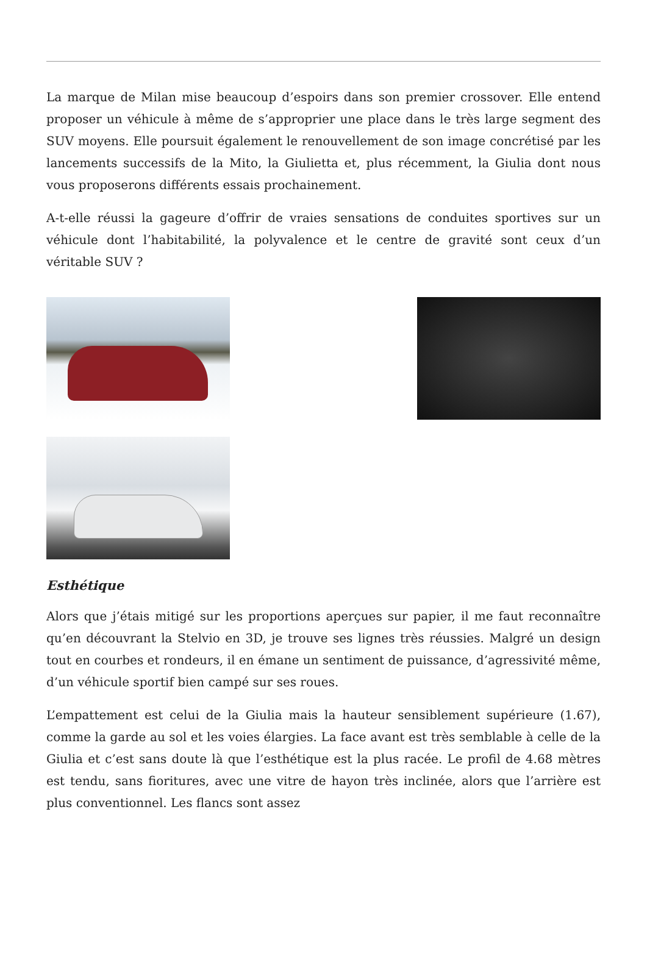La marque de Milan mise beaucoup d’espoirs dans son premier crossover. Elle entend proposer un véhicule à même de s’approprier une place dans le très large segment des SUV moyens. Elle poursuit également le renouvellement de son image concrétisé par les lancements successifs de la Mito, la Giulietta et, plus récemment, la Giulia dont nous vous proposerons différents essais prochainement.
A-t-elle réussi la gageure d’offrir de vraies sensations de conduites sportives sur un véhicule dont l’habitabilité, la polyvalence et le centre de gravité sont ceux d’un véritable SUV ?
Esthétique
Alors que j’étais mitigé sur les proportions aperçues sur papier, il me faut reconnaître qu’en découvrant la Stelvio en 3D, je trouve ses lignes très réussies. Malgré un design tout en courbes et rondeurs, il en émane un sentiment de puissance, d’agressivité même, d’un véhicule sportif bien campé sur ses roues.
L’empattement est celui de la Giulia mais la hauteur sensiblement supérieure (1.67), comme la garde au sol et les voies élargies. La face avant est très semblable à celle de la Giulia et c’est sans doute là que l’esthétique est la plus racée. Le profil de 4.68 mètres est tendu, sans fioritures, avec une vitre de hayon très inclinée, alors que l’arrière est plus conventionnel. Les flancs sont assez